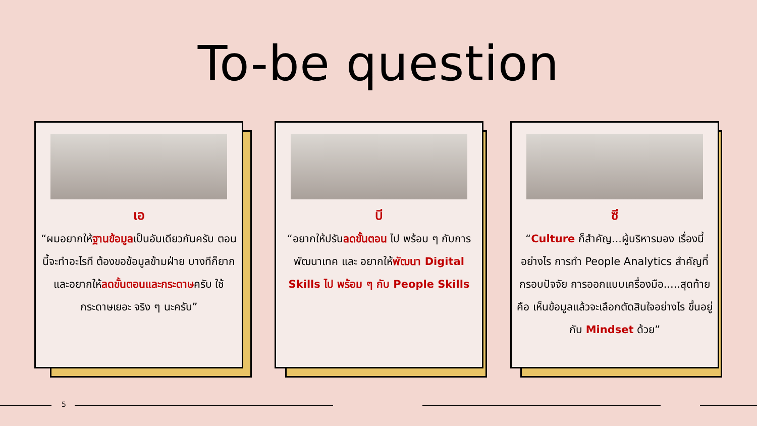To-be question
เอ
“ผมอยากให้ฐานข้อมูลเป็นอันเดียวกันครับ ตอนนี้จะทำอะไรที ต้องขอข้อมูลข้ามฝ่าย บางทีก็ยาก และอยากให้ลดขั้นตอนและกระดาษครับ ใช้กระดาษเยอะ จริง ๆ นะครับ”
บี
“อยากให้ปรับลดขั้นตอน ไป พร้อม ๆ กับการพัฒนาเทค และ อยากให้พัฒนา Digital Skills ไป พร้อม ๆ กับ People Skills
ซี
“Culture ก็สำคัญ...ผู้บริหารมอง เรื่องนี้อย่างไร การทำ People Analytics สำคัญที่กรอบปัจจัย การออกแบบเครื่องมือ.....สุดท้ายคือ เห็นข้อมูลแล้วจะเลือกตัดสินใจอย่างไร ขึ้นอยู่กับ Mindset ด้วย”
5